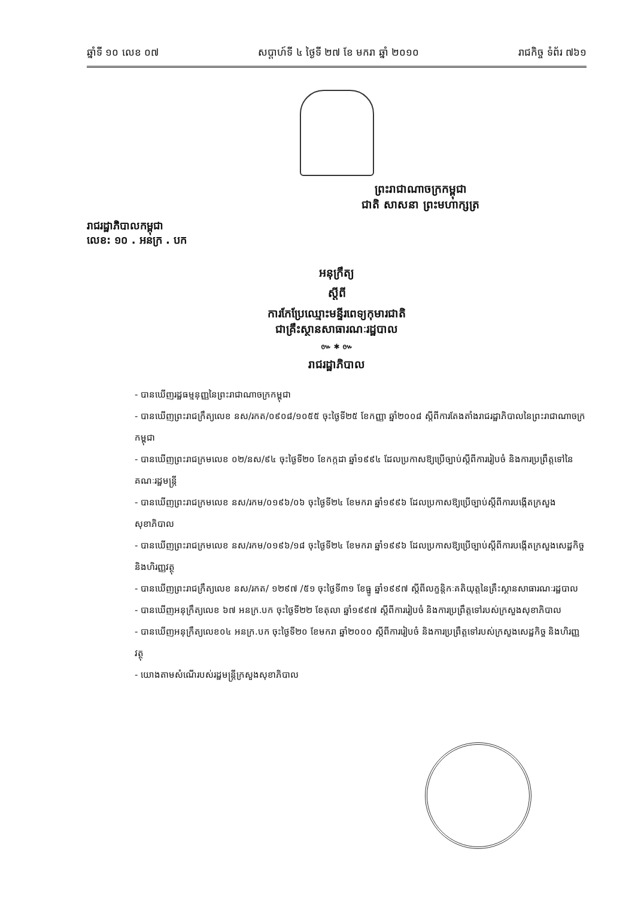ឆ្នាំទី ១០ លេខ ០៧ សប្តាហ៍ទី ៤ ថ្ងៃទី ២៧ ខែ មករា ឆ្នាំ ២០១០ រាជកិច្ច ទំព័រ ៧៦១
ព្រះរាជាណាចក្រកម្ពុជា
ជាតិ សាសនា ព្រះមហាក្សត្រ
រាជរដ្ឋាភិបាលកម្ពុជា
លេខ: ១០ . អនក្រ . បក
អនុក្រឹត្យ
ស្តីពី
ការកែប្រែឈ្មោះមន្ទីរពេទ្យកុមារជាតិ
ជាគ្រឹះស្ថានសាធារណៈរដ្ឋបាល
៚ ✱ ៚
រាជរដ្ឋាភិបាល
- បានឃើញរដ្ឋធម្មនុញ្ញនៃព្រះរាជាណាចក្រកម្ពុជា
- បានឃើញព្រះរាជក្រឹត្យលេខ នស/រកត/០៩០៨/១០៥៥ ចុះថ្ងៃទី២៥ ខែកញ្ញា ឆ្នាំ២០០៨ ស្តីពីការតែងតាំងរាជរដ្ឋាភិបាលនៃព្រះរាជាណាចក្រកម្ពុជា
- បានឃើញព្រះរាជក្រមលេខ ០២/នស/៩៤ ចុះថ្ងៃទី២០ ខែកក្កដា ឆ្នាំ១៩៩៤ ដែលប្រកាសឱ្យប្រើច្បាប់ស្តីពីការរៀបចំ និងការប្រព្រឹត្តទៅនៃគណៈរដ្ឋមន្ត្រី
- បានឃើញព្រះរាជក្រមលេខ នស/រកម/០១៩៦/០៦ ចុះថ្ងៃទី២៤ ខែមករា ឆ្នាំ១៩៩៦ ដែលប្រកាសឱ្យប្រើច្បាប់ស្តីពីការបង្កើតក្រសួងសុខាភិបាល
- បានឃើញព្រះរាជក្រមលេខ នស/រកម/០១៩៦/១៨ ចុះថ្ងៃទី២៤ ខែមករា ឆ្នាំ១៩៩៦ ដែលប្រកាសឱ្យប្រើច្បាប់ស្តីពីការបង្កើតក្រសួងសេដ្ឋកិច្ច និងហិរញ្ញវត្ថុ
- បានឃើញព្រះរាជក្រឹត្យលេខ នស/រកត/ ១២៩៧ /៥១ ចុះថ្ងៃទី៣១ ខែធ្នូ ឆ្នាំ១៩៩៧ ស្តីពីលក្ខន្តិកៈគតិយុត្តនៃគ្រឹះស្ថានសាធារណៈរដ្ឋបាល
- បានឃើញអនុក្រឹត្យលេខ ៦៧ អនក្រ.បក ចុះថ្ងៃទី២២ ខែតុលា ឆ្នាំ១៩៩៧ ស្តីពីការរៀបចំ និងការប្រព្រឹត្តទៅរបស់ក្រសួងសុខាភិបាល
- បានឃើញអនុក្រឹត្យលេខ០៤ អនក្រ.បក ចុះថ្ងៃទី២០ ខែមករា ឆ្នាំ២០០០ ស្តីពីការរៀបចំ និងការប្រព្រឹត្តទៅរបស់ក្រសួងសេដ្ឋកិច្ច និងហិរញ្ញវត្ថុ
- យោងតាមសំណើរបស់រដ្ឋមន្ត្រីក្រសួងសុខាភិបាល